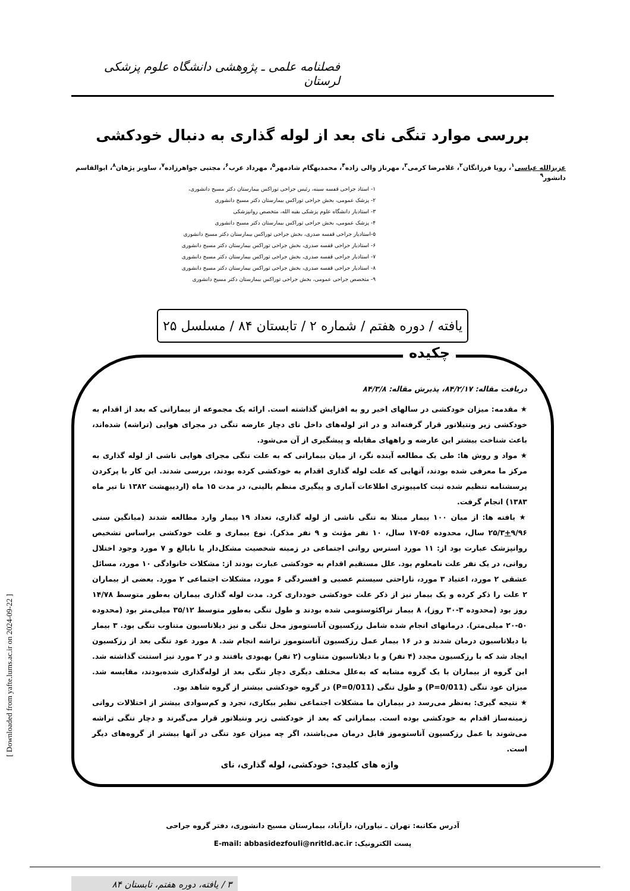فصلنامه علمی ـ پژوهشی دانشگاه علوم پزشکی لرستان
بررسی موارد تنگی نای بعد از لوله گذاری به دنبال خودکشی
عزیزالله عباسی<sup>۱</sup>، رویا فرزانگان<sup>۲</sup>، غلامرضا کرمی<sup>۳</sup>، مهرناز والی زاده<sup>۴</sup>، محمدبهگام شادمهر<sup>۵</sup>، مهرداد عرب<sup>۶</sup>، مجتبی جواهرزاده<sup>۷</sup>، ساویز پژهان<sup>۸</sup>، ابوالقاسم دانشور<sup>۹</sup>
۱- استاد جراحی قفسه سینه، رئیس جراحی توراکس بیمارستان دکتر مسیح دانشوری،
۲- پزشک عمومی، بخش جراحی توراکس بیمارستان دکتر مسیح دانشوری
۳- استادیار دانشگاه علوم پزشکی بقیه الله، متخصص روانپزشکی
۴- پزشک عمومی، بخش جراحی توراکس بیمارستان دکتر مسیح دانشوری
۵-استادیار جراحی قفسه صدری، بخش جراحی توراکس بیمارستان دکتر مسیح دانشوری
۶- استادیار جراحی قفسه صدری، بخش جراحی توراکس بیمارستان دکتر مسیح دانشوری
۷- استادیار جراحی قفسه صدری، بخش جراحی توراکس بیمارستان دکتر مسیح دانشوری
۸- استادیار جراحی قفسه صدری، بخش جراحی توراکس بیمارستان دکتر مسیح دانشوری
۹- متخصص جراحی عمومی، بخش جراحی توراکس بیمارستان دکتر مسیح دانشوری
یافته / دوره هفتم / شماره ۲ / تابستان ۸۴ / مسلسل ۲۵
چکیده
دریافت مقاله: ۸۴/۲/۱۷، پذیرش مقاله: ۸۴/۳/۸
★ مقدمه: میزان خودکشی در سالهای اخیر رو به افزایش گذاشته است. ارائه یک مجموعه از بیمارانی که بعد از اقدام به خودکشی زیر ونتیلاتور قرار گرفته‌اند و در اثر لوله‌های داخل نای دچار عارضه تنگی در مجرای هوایی (تراشه) شده‌اند، باعث شناخت بیشتر این عارضه و راههای مقابله و پیشگیری از آن می‌شود.
★ مواد و روش ها: طی یک مطالعه آینده نگر، از میان بیمارانی که به علت تنگی مجرای هوایی ناشی از لوله گذاری به مرکز ما معرفی شده بودند، آنهایی که علت لوله گذاری اقدام به خودکشی کرده بودند، بررسی شدند. این کار با پرکردن پرسشنامه تنظیم شده ثبت کامپیوتری اطلاعات آماری و پیگیری منظم بالینی، در مدت ۱۵ ماه (اردیبهشت ۱۳۸۲ تا تیر ماه ۱۳۸۳) انجام گرفت.
★ یافته ها: از میان ۱۰۰ بیمار مبتلا به تنگی ناشی از لوله گذاری، تعداد ۱۹ بیمار وارد مطالعه شدند (میانگین سنی ۹/۹۶+۲۵/۳ سال، محدوده ۵۶-۱۷ سال، ۱۰ نفر مؤنث و ۹ نفر مذکر). نوع بیماری و علت خودکشی براساس تشخیص روانپزشک عبارت بود از: ۱۱ مورد استرس روانی اجتماعی در زمینه شخصیت مشکل‌دار یا نابالغ و ۷ مورد وجود اختلال روانی، در یک نفر علت نامعلوم بود. علل مستقیم اقدام به خودکشی عبارت بودند از: مشکلات خانوادگی ۱۰ مورد، مسائل عشقی ۲ مورد، اعتیاد ۳ مورد، ناراحتی سیستم عصبی و افسردگی ۶ مورد، مشکلات اجتماعی ۲ مورد. بعضی از بیماران ۲ علت را ذکر کرده و یک بیمار نیز از ذکر علت خودکشی خودداری کرد. مدت لوله گذاری بیماران به‌طور متوسط ۱۴/۷۸ روز بود (محدوده ۳-۳۰ روز)، ۸ بیمار تراکئوستومی شده بودند و طول تنگی به‌طور متوسط ۳۵/۱۲ میلی‌متر بود (محدوده ۵۰-۲۰ میلی‌متر). درمانهای انجام شده شامل رزکسیون آناستوموز محل تنگی و نیز دیلاتاسیون متناوب تنگی بود. ۳ بیمار با دیلاتاسیون درمان شدند و در ۱۶ بیمار عمل رزکسیون آناستوموز تراشه انجام شد. ۸ مورد عود تنگی بعد از رزکسیون ایجاد شد که با رزکسیون مجدد (۴ نفر) و با دیلاتاسیون متناوب (۲ نفر) بهبودی یافتند و در ۲ مورد نیز استنت گذاشته شد. این گروه از بیماران با یک گروه مشابه که به‌علل مختلف دیگری دچار تنگی بعد از لوله‌گذاری شده‌بودند، مقایسه شد. میزان عود تنگی (P=0/011) و طول تنگی (P=0/011) در گروه خودکشی بیشتر از گروه شاهد بود.
★ نتیجه گیری: به‌نظر می‌رسد در بیماران ما مشکلات اجتماعی نظیر بیکاری، تجرد و کم‌سوادی بیشتر از اختلالات روانی زمینه‌ساز اقدام به خودکشی بوده است. بیمارانی که بعد از خودکشی زیر ونتیلاتور قرار می‌گیرند و دچار تنگی تراشه می‌شوند با عمل رزکسیون آناستوموز قابل درمان می‌باشند، اگر چه میزان عود تنگی در آنها بیشتر از گروه‌های دیگر است.
واژه های کلیدی: خودکشی، لوله گذاری، نای
آدرس مکاتبه: تهران ـ نیاوران، دارآباد، بیمارستان مسیح دانشوری، دفتر گروه جراحی
پست الکترونیک: E-mail: abbasidezfouli@nritld.ac.ir
۳ / یافته، دوره هفتم، تابستان ۸۴
[ Downloaded from yafte.lums.ac.ir on 2024-09-22 ]